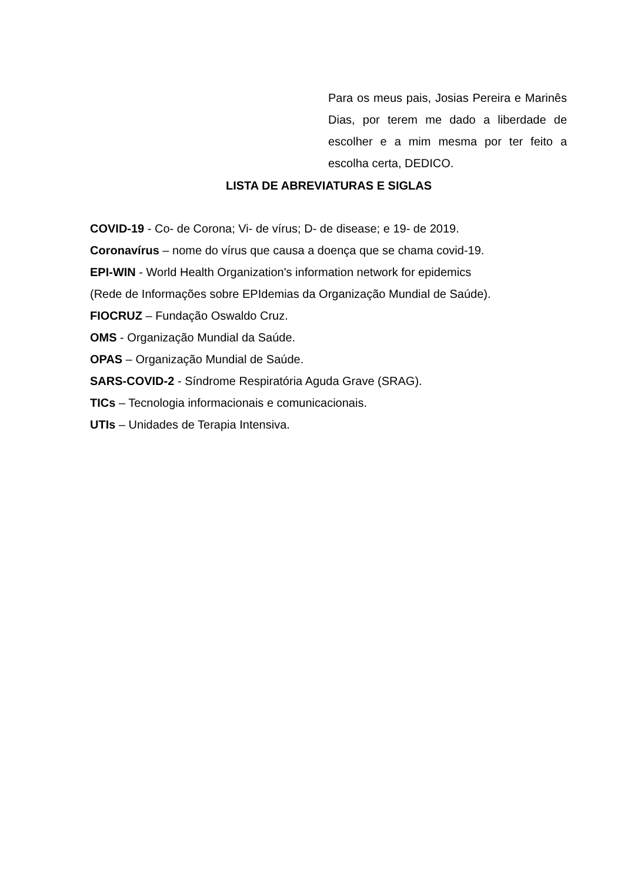Para os meus pais, Josias Pereira e Marinês Dias, por terem me dado a liberdade de escolher e a mim mesma por ter feito a escolha certa, DEDICO.
LISTA DE ABREVIATURAS E SIGLAS
COVID-19 - Co- de Corona; Vi- de vírus; D- de disease; e 19- de 2019.
Coronavírus – nome do vírus que causa a doença que se chama covid-19.
EPI-WIN - World Health Organization's information network for epidemics
(Rede de Informações sobre EPIdemias da Organização Mundial de Saúde).
FIOCRUZ – Fundação Oswaldo Cruz.
OMS - Organização Mundial da Saúde.
OPAS – Organização Mundial de Saúde.
SARS-COVID-2 - Síndrome Respiratória Aguda Grave (SRAG).
TICs – Tecnologia informacionais e comunicacionais.
UTIs – Unidades de Terapia Intensiva.